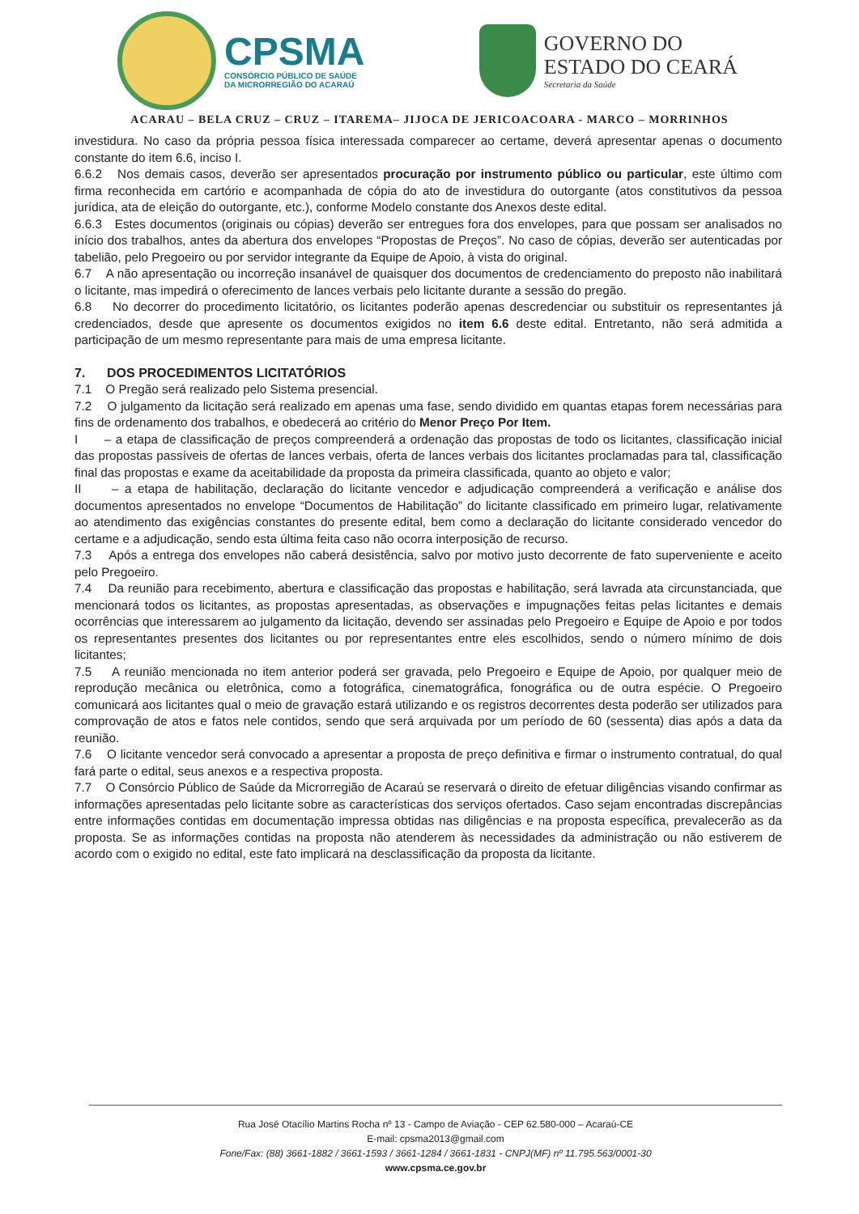CPSMA
CONSÓRCIO PÚBLICO DE SAÚDE
DA MICRORREGIÃO DO ACARAÚ
GOVERNO DO
ESTADO DO CEARÁ
Secretaria da Saúde
ACARAU – BELA CRUZ – CRUZ – ITAREMA– JIJOCA DE JERICOACOARA - MARCO – MORRINHOS
investidura. No caso da própria pessoa física interessada comparecer ao certame, deverá apresentar apenas o documento constante do item 6.6, inciso I.
6.6.2 Nos demais casos, deverão ser apresentados procuração por instrumento público ou particular, este último com firma reconhecida em cartório e acompanhada de cópia do ato de investidura do outorgante (atos constitutivos da pessoa jurídica, ata de eleição do outorgante, etc.), conforme Modelo constante dos Anexos deste edital.
6.6.3 Estes documentos (originais ou cópias) deverão ser entregues fora dos envelopes, para que possam ser analisados no início dos trabalhos, antes da abertura dos envelopes “Propostas de Preços”. No caso de cópias, deverão ser autenticadas por tabelião, pelo Pregoeiro ou por servidor integrante da Equipe de Apoio, à vista do original.
6.7 A não apresentação ou incorreção insanável de quaisquer dos documentos de credenciamento do preposto não inabilitará o licitante, mas impedirá o oferecimento de lances verbais pelo licitante durante a sessão do pregão.
6.8 No decorrer do procedimento licitatório, os licitantes poderão apenas descredenciar ou substituir os representantes já credenciados, desde que apresente os documentos exigidos no item 6.6 deste edital. Entretanto, não será admitida a participação de um mesmo representante para mais de uma empresa licitante.
7. DOS PROCEDIMENTOS LICITATÓRIOS
7.1 O Pregão será realizado pelo Sistema presencial.
7.2 O julgamento da licitação será realizado em apenas uma fase, sendo dividido em quantas etapas forem necessárias para fins de ordenamento dos trabalhos, e obedecerá ao critério do Menor Preço Por Item.
I – a etapa de classificação de preços compreenderá a ordenação das propostas de todo os licitantes, classificação inicial das propostas passíveis de ofertas de lances verbais, oferta de lances verbais dos licitantes proclamadas para tal, classificação final das propostas e exame da aceitabilidade da proposta da primeira classificada, quanto ao objeto e valor;
II – a etapa de habilitação, declaração do licitante vencedor e adjudicação compreenderá a verificação e análise dos documentos apresentados no envelope “Documentos de Habilitação” do licitante classificado em primeiro lugar, relativamente ao atendimento das exigências constantes do presente edital, bem como a declaração do licitante considerado vencedor do certame e a adjudicação, sendo esta última feita caso não ocorra interposição de recurso.
7.3 Após a entrega dos envelopes não caberá desistência, salvo por motivo justo decorrente de fato superveniente e aceito pelo Pregoeiro.
7.4 Da reunião para recebimento, abertura e classificação das propostas e habilitação, será lavrada ata circunstanciada, que mencionará todos os licitantes, as propostas apresentadas, as observações e impugnações feitas pelas licitantes e demais ocorrências que interessarem ao julgamento da licitação, devendo ser assinadas pelo Pregoeiro e Equipe de Apoio e por todos os representantes presentes dos licitantes ou por representantes entre eles escolhidos, sendo o número mínimo de dois licitantes;
7.5 A reunião mencionada no item anterior poderá ser gravada, pelo Pregoeiro e Equipe de Apoio, por qualquer meio de reprodução mecânica ou eletrônica, como a fotográfica, cinematográfica, fonográfica ou de outra espécie. O Pregoeiro comunicará aos licitantes qual o meio de gravação estará utilizando e os registros decorrentes desta poderão ser utilizados para comprovação de atos e fatos nele contidos, sendo que será arquivada por um período de 60 (sessenta) dias após a data da reunião.
7.6 O licitante vencedor será convocado a apresentar a proposta de preço definitiva e firmar o instrumento contratual, do qual fará parte o edital, seus anexos e a respectiva proposta.
7.7 O Consórcio Público de Saúde da Microrregião de Acaraú se reservará o direito de efetuar diligências visando confirmar as informações apresentadas pelo licitante sobre as características dos serviços ofertados. Caso sejam encontradas discrepâncias entre informações contidas em documentação impressa obtidas nas diligências e na proposta específica, prevalecerão as da proposta. Se as informações contidas na proposta não atenderem às necessidades da administração ou não estiverem de acordo com o exigido no edital, este fato implicará na desclassificação da proposta da licitante.
Rua José Otacílio Martins Rocha nº 13 - Campo de Aviação - CEP 62.580-000 – Acaraú-CE
E-mail: cpsma2013@gmail.com
Fone/Fax: (88) 3661-1882 / 3661-1593 / 3661-1284 / 3661-1831 - CNPJ(MF) nº 11.795.563/0001-30
www.cpsma.ce.gov.br